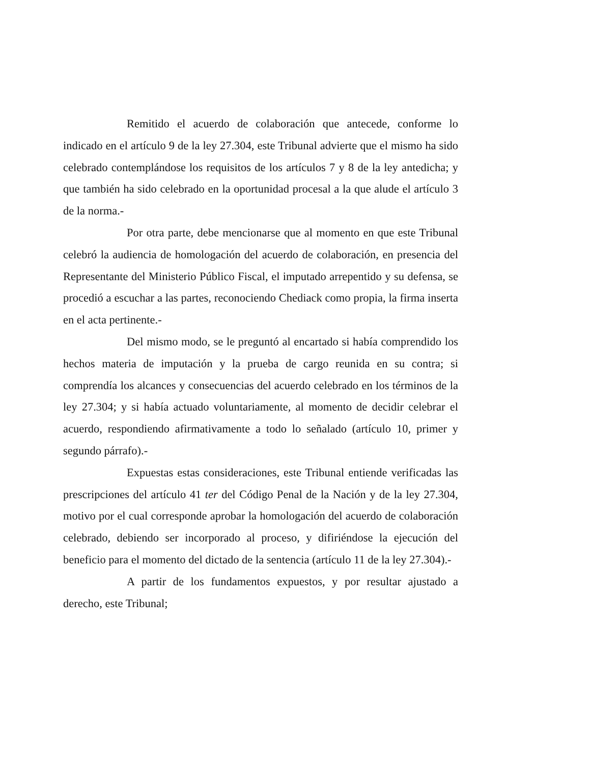Remitido el acuerdo de colaboración que antecede, conforme lo indicado en el artículo 9 de la ley 27.304, este Tribunal advierte que el mismo ha sido celebrado contemplándose los requisitos de los artículos 7 y 8 de la ley antedicha; y que también ha sido celebrado en la oportunidad procesal a la que alude el artículo 3 de la norma.-
Por otra parte, debe mencionarse que al momento en que este Tribunal celebró la audiencia de homologación del acuerdo de colaboración, en presencia del Representante del Ministerio Público Fiscal, el imputado arrepentido y su defensa, se procedió a escuchar a las partes, reconociendo Chediack como propia, la firma inserta en el acta pertinente.-
Del mismo modo, se le preguntó al encartado si había comprendido los hechos materia de imputación y la prueba de cargo reunida en su contra; si comprendía los alcances y consecuencias del acuerdo celebrado en los términos de la ley 27.304; y si había actuado voluntariamente, al momento de decidir celebrar el acuerdo, respondiendo afirmativamente a todo lo señalado (artículo 10, primer y segundo párrafo).-
Expuestas estas consideraciones, este Tribunal entiende verificadas las prescripciones del artículo 41 ter del Código Penal de la Nación y de la ley 27.304, motivo por el cual corresponde aprobar la homologación del acuerdo de colaboración celebrado, debiendo ser incorporado al proceso, y difiriéndose la ejecución del beneficio para el momento del dictado de la sentencia (artículo 11 de la ley 27.304).-
A partir de los fundamentos expuestos, y por resultar ajustado a derecho, este Tribunal;